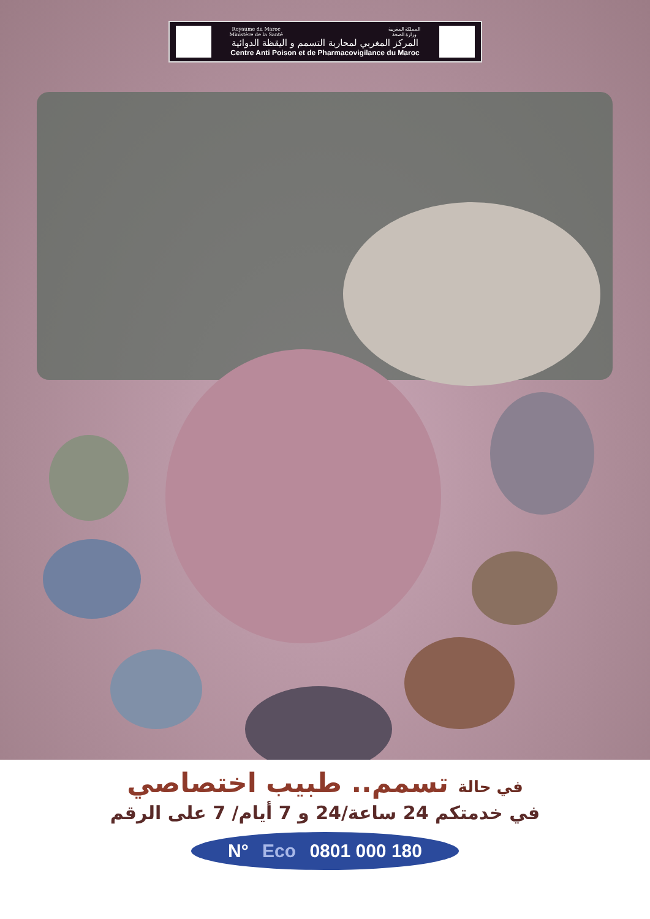Royaume du Maroc
Ministère de la Santé المملكة المغربية
وزارة الصحة
المركز المغربي لمحاربة التسمم و اليقظة الدوائية
Centre Anti Poison et de Pharmacovigilance du Maroc
في حالة تسمم.. طبيب اختصاصي
في خدمتكم 24 ساعة/24 و 7 أيام/ 7 على الرقم
N° Eco 0801 000 180